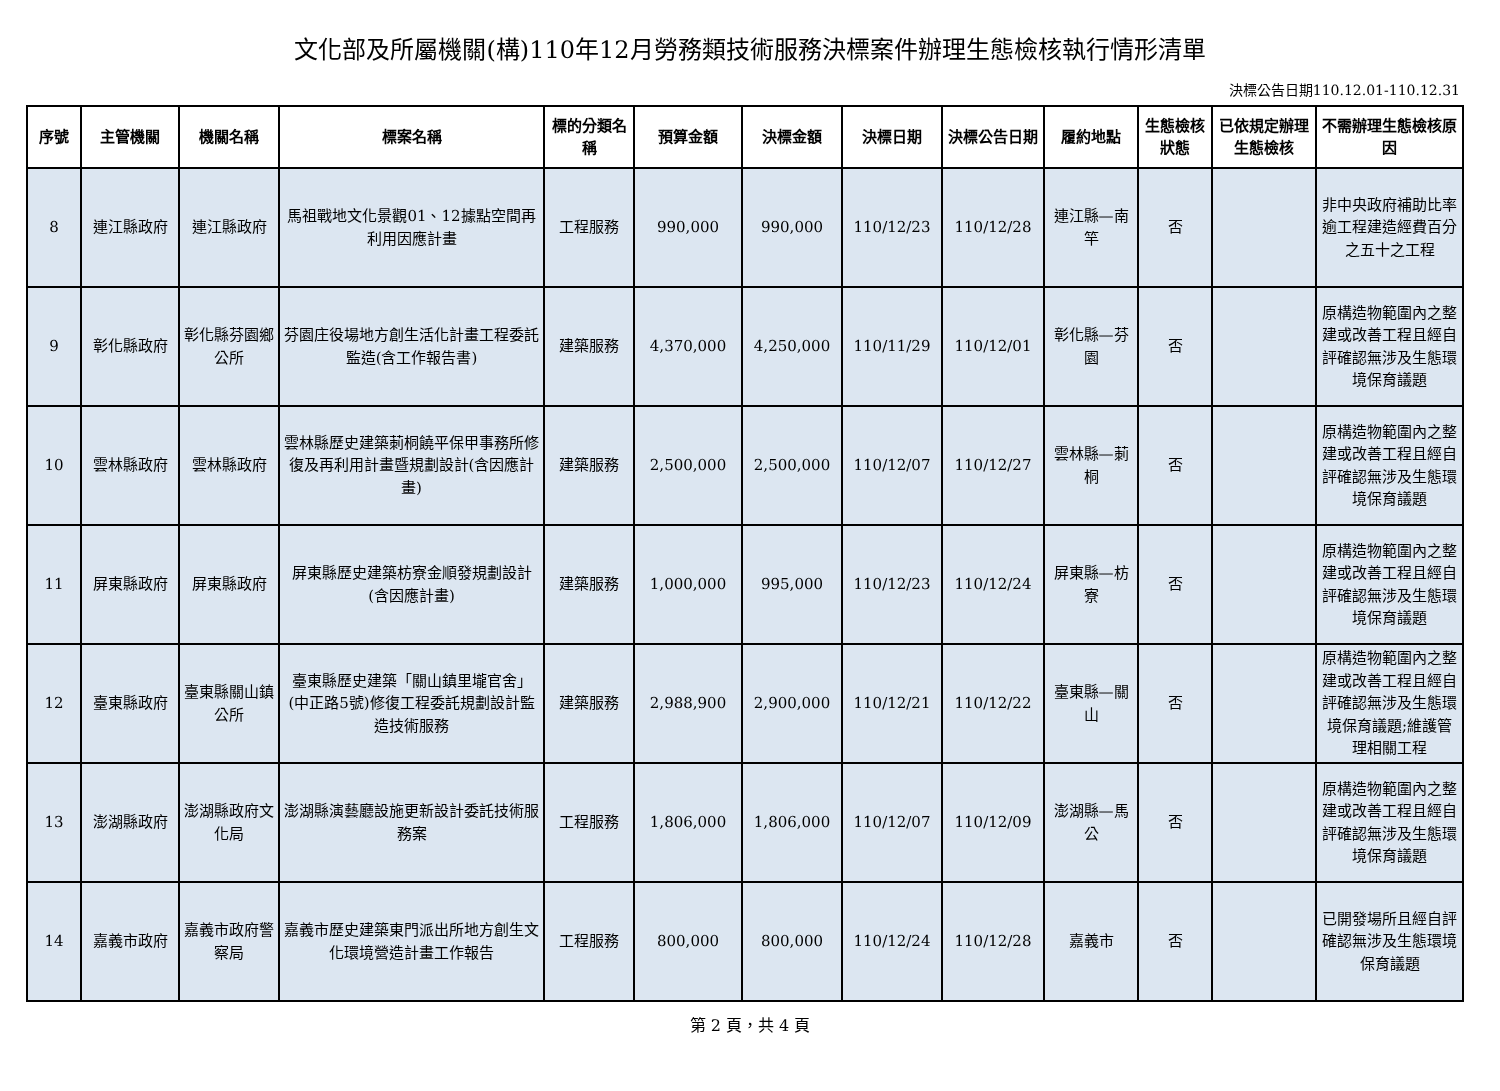文化部及所屬機關(構)110年12月勞務類技術服務決標案件辦理生態檢核執行情形清單
決標公告日期110.12.01-110.12.31
| 序號 | 主管機關 | 機關名稱 | 標案名稱 | 標的分類名稱 | 預算金額 | 決標金額 | 決標日期 | 決標公告日期 | 履約地點 | 生態檢核狀態 | 已依規定辦理生態檢核 | 不需辦理生態檢核原因 |
| --- | --- | --- | --- | --- | --- | --- | --- | --- | --- | --- | --- | --- |
| 8 | 連江縣政府 | 連江縣政府 | 馬祖戰地文化景觀01、12據點空間再利用因應計畫 | 工程服務 | 990,000 | 990,000 | 110/12/23 | 110/12/28 | 連江縣—南竿 | 否 | | 非中央政府補助比率逾工程建造經費百分之五十之工程 |
| 9 | 彰化縣政府 | 彰化縣芬園鄉公所 | 芬園庄役場地方創生活化計畫工程委託監造(含工作報告書) | 建築服務 | 4,370,000 | 4,250,000 | 110/11/29 | 110/12/01 | 彰化縣—芬園 | 否 | | 原構造物範圍內之整建或改善工程且經自評確認無涉及生態環境保育議題 |
| 10 | 雲林縣政府 | 雲林縣政府 | 雲林縣歷史建築莿桐饒平保甲事務所修復及再利用計畫暨規劃設計(含因應計畫) | 建築服務 | 2,500,000 | 2,500,000 | 110/12/07 | 110/12/27 | 雲林縣—莿桐 | 否 | | 原構造物範圍內之整建或改善工程且經自評確認無涉及生態環境保育議題 |
| 11 | 屏東縣政府 | 屏東縣政府 | 屏東縣歷史建築枋寮金順發規劃設計(含因應計畫) | 建築服務 | 1,000,000 | 995,000 | 110/12/23 | 110/12/24 | 屏東縣—枋寮 | 否 | | 原構造物範圍內之整建或改善工程且經自評確認無涉及生態環境保育議題 |
| 12 | 臺東縣政府 | 臺東縣關山鎮公所 | 臺東縣歷史建築「關山鎮里壠官舍」(中正路5號)修復工程委託規劃設計監造技術服務 | 建築服務 | 2,988,900 | 2,900,000 | 110/12/21 | 110/12/22 | 臺東縣—關山 | 否 | | 原構造物範圍內之整建或改善工程且經自評確認無涉及生態環境保育議題;維護管理相關工程 |
| 13 | 澎湖縣政府 | 澎湖縣政府文化局 | 澎湖縣演藝廳設施更新設計委託技術服務案 | 工程服務 | 1,806,000 | 1,806,000 | 110/12/07 | 110/12/09 | 澎湖縣—馬公 | 否 | | 原構造物範圍內之整建或改善工程且經自評確認無涉及生態環境保育議題 |
| 14 | 嘉義市政府 | 嘉義市政府警察局 | 嘉義市歷史建築東門派出所地方創生文化環境營造計畫工作報告 | 工程服務 | 800,000 | 800,000 | 110/12/24 | 110/12/28 | 嘉義市 | 否 | | 已開發場所且經自評確認無涉及生態環境保育議題 |
第 2 頁，共 4 頁